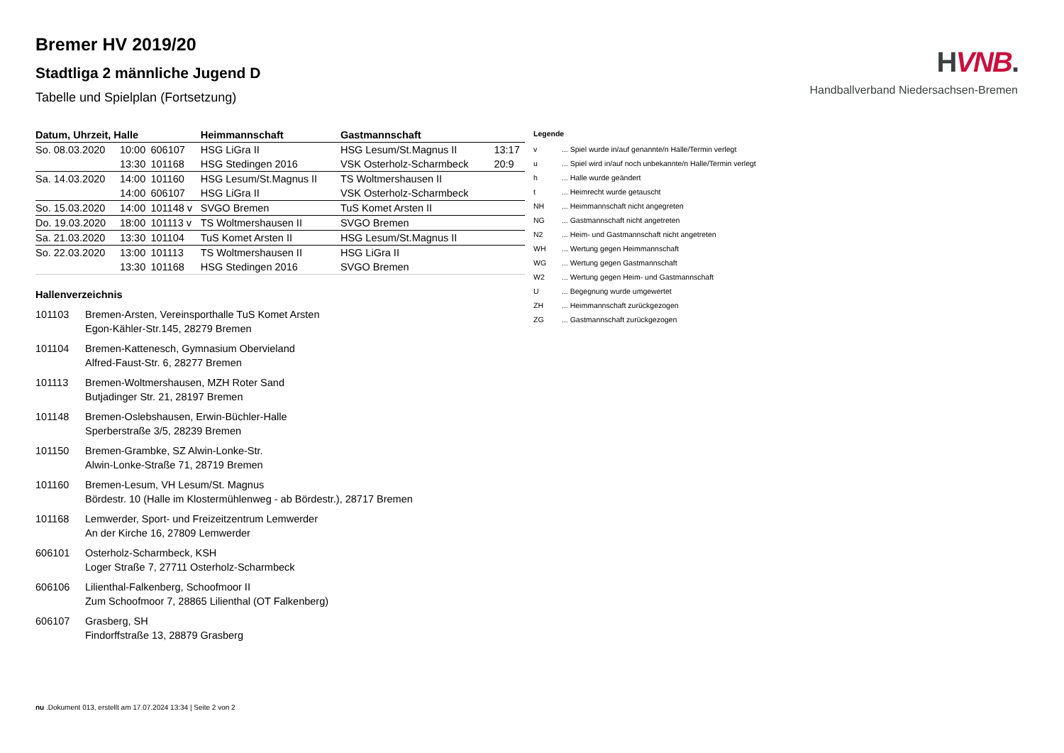HVNB.
Handballverband Niedersachsen-Bremen
Bremer HV 2019/20
Stadtliga 2 männliche Jugend D
Tabelle und Spielplan (Fortsetzung)
| Datum, Uhrzeit, Halle | | | Heimmannschaft | Gastmannschaft | |
| --- | --- | --- | --- | --- | --- |
| So. 08.03.2020 | 10:00 | 606107 | HSG LiGra II | HSG Lesum/St.Magnus II | 13:17 |
| | 13:30 | 101168 | HSG Stedingen 2016 | VSK Osterholz-Scharmbeck | 20:9 |
| Sa. 14.03.2020 | 14:00 | 101160 | HSG Lesum/St.Magnus II | TS Woltmershausen II | |
| | 14:00 | 606107 | HSG LiGra II | VSK Osterholz-Scharmbeck | |
| So. 15.03.2020 | 14:00 | 101148 v | SVGO Bremen | TuS Komet Arsten II | |
| Do. 19.03.2020 | 18:00 | 101113 v | TS Woltmershausen II | SVGO Bremen | |
| Sa. 21.03.2020 | 13:30 | 101104 | TuS Komet Arsten II | HSG Lesum/St.Magnus II | |
| So. 22.03.2020 | 13:00 | 101113 | TS Woltmershausen II | HSG LiGra II | |
| | 13:30 | 101168 | HSG Stedingen 2016 | SVGO Bremen | |
Hallenverzeichnis
101103 Bremen-Arsten, Vereinsporthalle TuS Komet Arsten
Egon-Kähler-Str.145, 28279 Bremen
101104 Bremen-Kattenesch, Gymnasium Obervieland
Alfred-Faust-Str. 6, 28277 Bremen
101113 Bremen-Woltmershausen, MZH Roter Sand
Butjadinger Str. 21, 28197 Bremen
101148 Bremen-Oslebshausen, Erwin-Büchler-Halle
Sperberstraße 3/5, 28239 Bremen
101150 Bremen-Grambke, SZ Alwin-Lonke-Str.
Alwin-Lonke-Straße 71, 28719 Bremen
101160 Bremen-Lesum, VH Lesum/St. Magnus
Bördestr. 10 (Halle im Klostermühlenweg - ab Bördestr.), 28717 Bremen
101168 Lemwerder, Sport- und Freizeitzentrum Lemwerder
An der Kirche 16, 27809 Lemwerder
606101 Osterholz-Scharmbeck, KSH
Loger Straße 7, 27711 Osterholz-Scharmbeck
606106 Lilienthal-Falkenberg, Schoofmoor II
Zum Schoofmoor 7, 28865 Lilienthal (OT Falkenberg)
606107 Grasberg, SH
Findorffstraße 13, 28879 Grasberg
Legende
v... Spiel wurde in/auf genannte/n Halle/Termin verlegt
u... Spiel wird in/auf noch unbekannte/n Halle/Termin verlegt
h... Halle wurde geändert
t... Heimrecht wurde getauscht
NH... Heimmannschaft nicht angegreten
NG... Gastmannschaft nicht angetreten
N2... Heim- und Gastmannschaft nicht angetreten
WH... Wertung gegen Heimmannschaft
WG... Wertung gegen Gastmannschaft
W2... Wertung gegen Heim- und Gastmannschaft
U... Begegnung wurde umgewertet
ZH... Heimmannschaft zurückgezogen
ZG... Gastmannschaft zurückgezogen
nu .Dokument 013, erstellt am 17.07.2024 13:34 | Seite 2 von 2